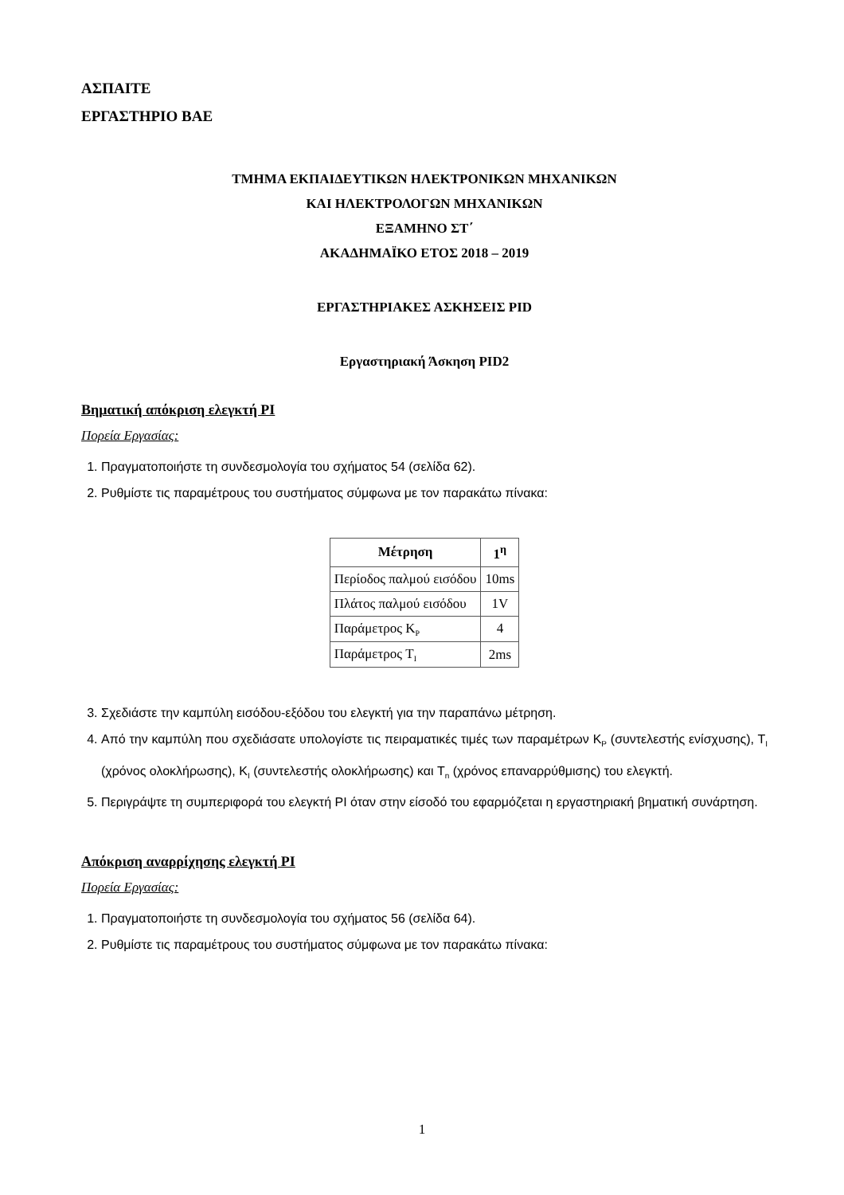ΑΣΠΑΙΤΕ
ΕΡΓΑΣΤΗΡΙΟ ΒΑΕ
ΤΜΗΜΑ ΕΚΠΑΙΔΕΥΤΙΚΩΝ ΗΛΕΚΤΡΟΝΙΚΩΝ ΜΗΧΑΝΙΚΩΝ
ΚΑΙ ΗΛΕΚΤΡΟΛΟΓΩΝ ΜΗΧΑΝΙΚΩΝ
ΕΞΑΜΗΝΟ ΣΤ΄
ΑΚΑΔΗΜΑΪΚΟ ΕΤΟΣ 2018 – 2019
ΕΡΓΑΣΤΗΡΙΑΚΕΣ ΑΣΚΗΣΕΙΣ PID
Εργαστηριακή Άσκηση PID2
Βηματική απόκριση ελεγκτή PI
Πορεία Εργασίας:
1. Πραγματοποιήστε τη συνδεσμολογία του σχήματος 54 (σελίδα 62).
2. Ρυθμίστε τις παραμέτρους του συστήματος σύμφωνα με τον παρακάτω πίνακα:
| Μέτρηση | 1<sup>η</sup> |
| --- | --- |
| Περίοδος παλμού εισόδου | 10ms |
| Πλάτος παλμού εισόδου | 1V |
| Παράμετρος K<sub>P</sub> | 4 |
| Παράμετρος T<sub>I</sub> | 2ms |
3. Σχεδιάστε την καμπύλη εισόδου-εξόδου του ελεγκτή για την παραπάνω μέτρηση.
4. Από την καμπύλη που σχεδιάσατε υπολογίστε τις πειραματικές τιμές των παραμέτρων K<sub>P</sub> (συντελεστής ενίσχυσης), T<sub>I</sub> (χρόνος ολοκλήρωσης), K<sub>I</sub> (συντελεστής ολοκλήρωσης) και T<sub>n</sub> (χρόνος επαναρρύθμισης) του ελεγκτή.
5. Περιγράψτε τη συμπεριφορά του ελεγκτή PI όταν στην είσοδό του εφαρμόζεται η εργαστηριακή βηματική συνάρτηση.
Απόκριση αναρρίχησης ελεγκτή PI
Πορεία Εργασίας:
1. Πραγματοποιήστε τη συνδεσμολογία του σχήματος 56 (σελίδα 64).
2. Ρυθμίστε τις παραμέτρους του συστήματος σύμφωνα με τον παρακάτω πίνακα:
1